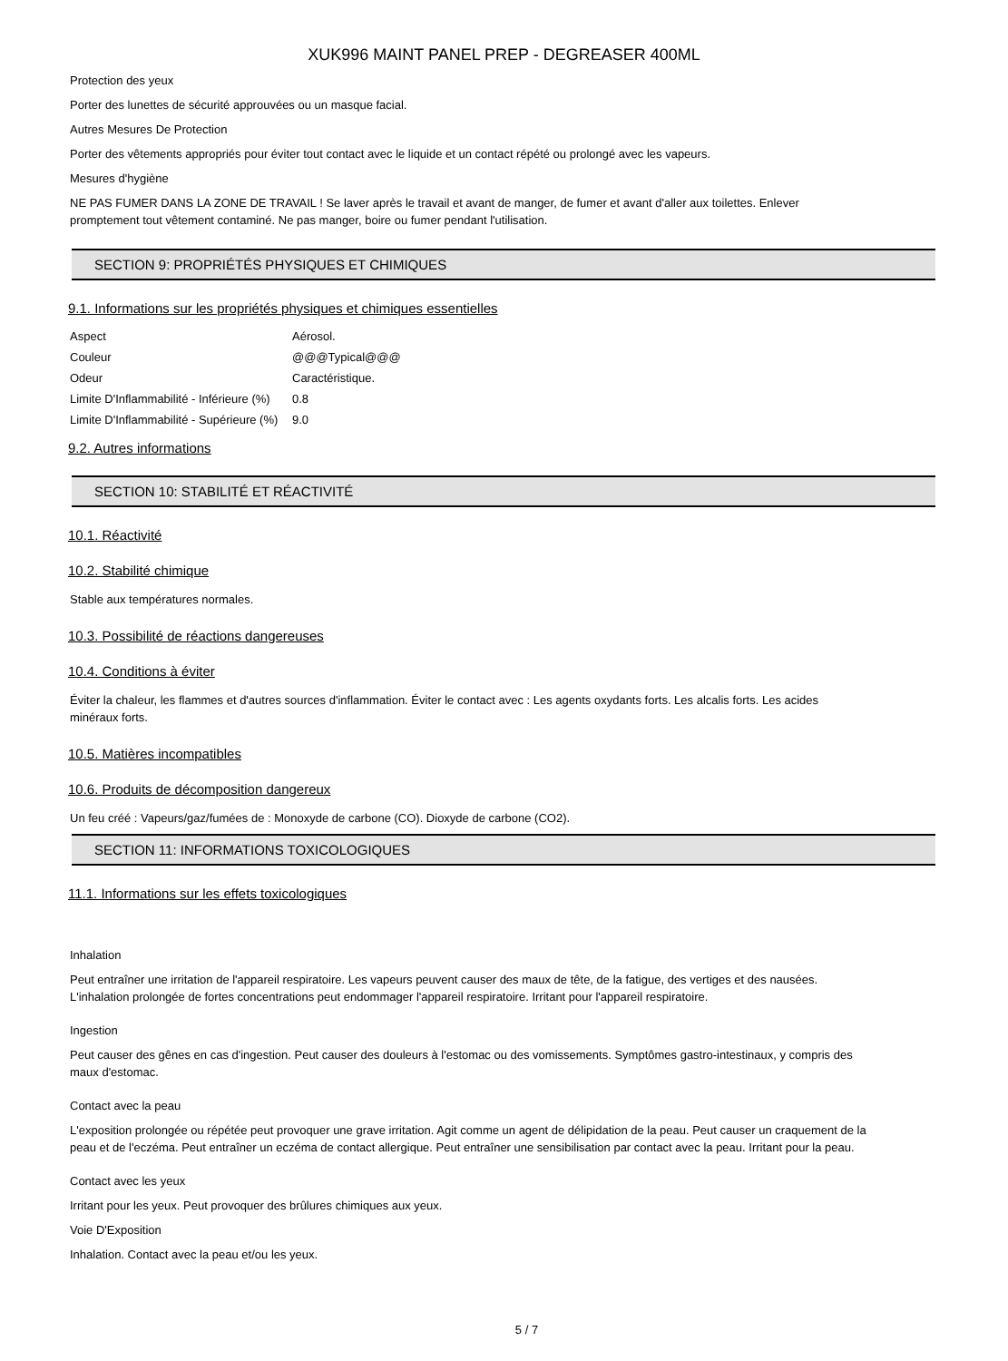XUK996 MAINT PANEL PREP - DEGREASER 400ML
Protection des yeux
Porter des lunettes de sécurité approuvées ou un masque facial.
Autres Mesures De Protection
Porter des vêtements appropriés pour éviter tout contact avec le liquide et un contact répété ou prolongé avec les vapeurs.
Mesures d'hygiène
NE PAS FUMER DANS LA ZONE DE TRAVAIL ! Se laver après le travail et avant de manger, de fumer et avant d'aller aux toilettes. Enlever promptement tout vêtement contaminé. Ne pas manger, boire ou fumer pendant l'utilisation.
SECTION 9: PROPRIÉTÉS PHYSIQUES ET CHIMIQUES
9.1. Informations sur les propriétés physiques et chimiques essentielles
| Aspect | Aérosol. |
| Couleur | @@@Typical@@@ |
| Odeur | Caractéristique. |
| Limite D'Inflammabilité - Inférieure (%) | 0.8 |
| Limite D'Inflammabilité - Supérieure (%) | 9.0 |
9.2. Autres informations
SECTION 10: STABILITÉ ET RÉACTIVITÉ
10.1. Réactivité
10.2. Stabilité chimique
Stable aux températures normales.
10.3. Possibilité de réactions dangereuses
10.4. Conditions à éviter
Éviter la chaleur, les flammes et d'autres sources d'inflammation. Éviter le contact avec : Les agents oxydants forts. Les alcalis forts. Les acides minéraux forts.
10.5. Matières incompatibles
10.6. Produits de décomposition dangereux
Un feu créé : Vapeurs/gaz/fumées de : Monoxyde de carbone (CO). Dioxyde de carbone (CO2).
SECTION 11: INFORMATIONS TOXICOLOGIQUES
11.1. Informations sur les effets toxicologiques
Inhalation
Peut entraîner une irritation de l'appareil respiratoire. Les vapeurs peuvent causer des maux de tête, de la fatigue, des vertiges et des nausées. L'inhalation prolongée de fortes concentrations peut endommager l'appareil respiratoire. Irritant pour l'appareil respiratoire.
Ingestion
Peut causer des gênes en cas d'ingestion. Peut causer des douleurs à l'estomac ou des vomissements. Symptômes gastro-intestinaux, y compris des maux d'estomac.
Contact avec la peau
L'exposition prolongée ou répétée peut provoquer une grave irritation. Agit comme un agent de délipidation de la peau. Peut causer un craquement de la peau et de l'eczéma. Peut entraîner un eczéma de contact allergique. Peut entraîner une sensibilisation par contact avec la peau. Irritant pour la peau.
Contact avec les yeux
Irritant pour les yeux. Peut provoquer des brûlures chimiques aux yeux.
Voie D'Exposition
Inhalation. Contact avec la peau et/ou les yeux.
5 / 7